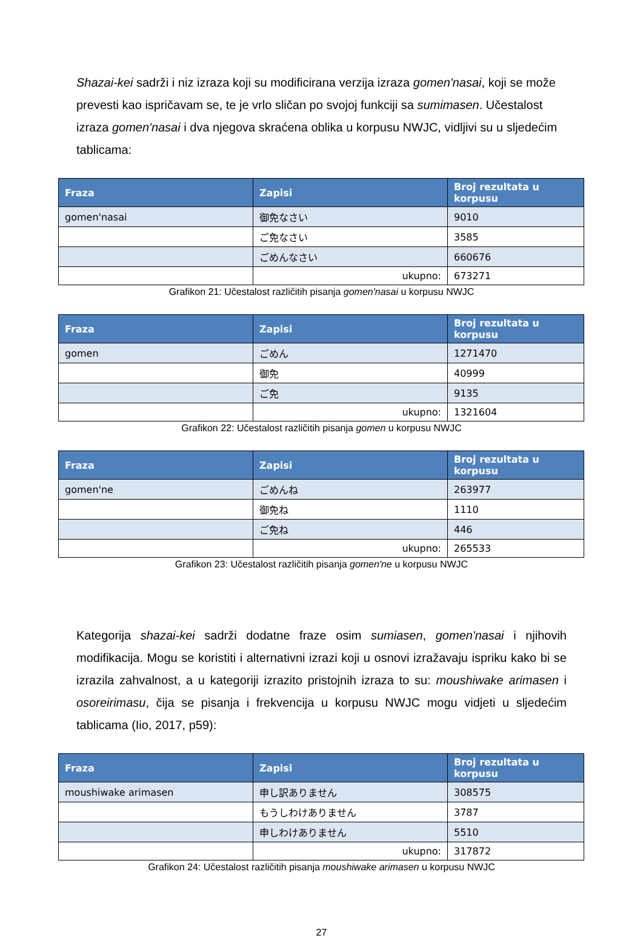Shazai-kei sadrži i niz izraza koji su modificirana verzija izraza gomen'nasai, koji se može prevesti kao ispričavam se, te je vrlo sličan po svojoj funkciji sa sumimasen. Učestalost izraza gomen'nasai i dva njegova skraćena oblika u korpusu NWJC, vidljivi su u sljedećim tablicama:
| Fraza | Zapisi | Broj rezultata u korpusu |
| --- | --- | --- |
| gomen'nasai | 御免なさい | 9010 |
| | ご免なさい | 3585 |
| | ごめんなさい | 660676 |
| | ukupno: | 673271 |
Grafikon 21: Učestalost različitih pisanja gomen'nasai u korpusu NWJC
| Fraza | Zapisi | Broj rezultata u korpusu |
| --- | --- | --- |
| gomen | ごめん | 1271470 |
| | 御免 | 40999 |
| | ご免 | 9135 |
| | ukupno: | 1321604 |
Grafikon 22: Učestalost različitih pisanja gomen u korpusu NWJC
| Fraza | Zapisi | Broj rezultata u korpusu |
| --- | --- | --- |
| gomen'ne | ごめんね | 263977 |
| | 御免ね | 1110 |
| | ご免ね | 446 |
| | ukupno: | 265533 |
Grafikon 23: Učestalost različitih pisanja gomen'ne u korpusu NWJC
Kategorija shazai-kei sadrži dodatne fraze osim sumiasen, gomen'nasai i njihovih modifikacija. Mogu se koristiti i alternativni izrazi koji u osnovi izražavaju ispriku kako bi se izrazila zahvalnost, a u kategoriji izrazito pristojnih izraza to su: moushiwake arimasen i osoreirimasu, čija se pisanja i frekvencija u korpusu NWJC mogu vidjeti u sljedećim tablicama (Iio, 2017, p59):
| Fraza | Zapisi | Broj rezultata u korpusu |
| --- | --- | --- |
| moushiwake arimasen | 申し訳ありません | 308575 |
| | もうしわけありません | 3787 |
| | 申しわけありません | 5510 |
| | ukupno: | 317872 |
Grafikon 24: Učestalost različitih pisanja moushiwake arimasen u korpusu NWJC
27